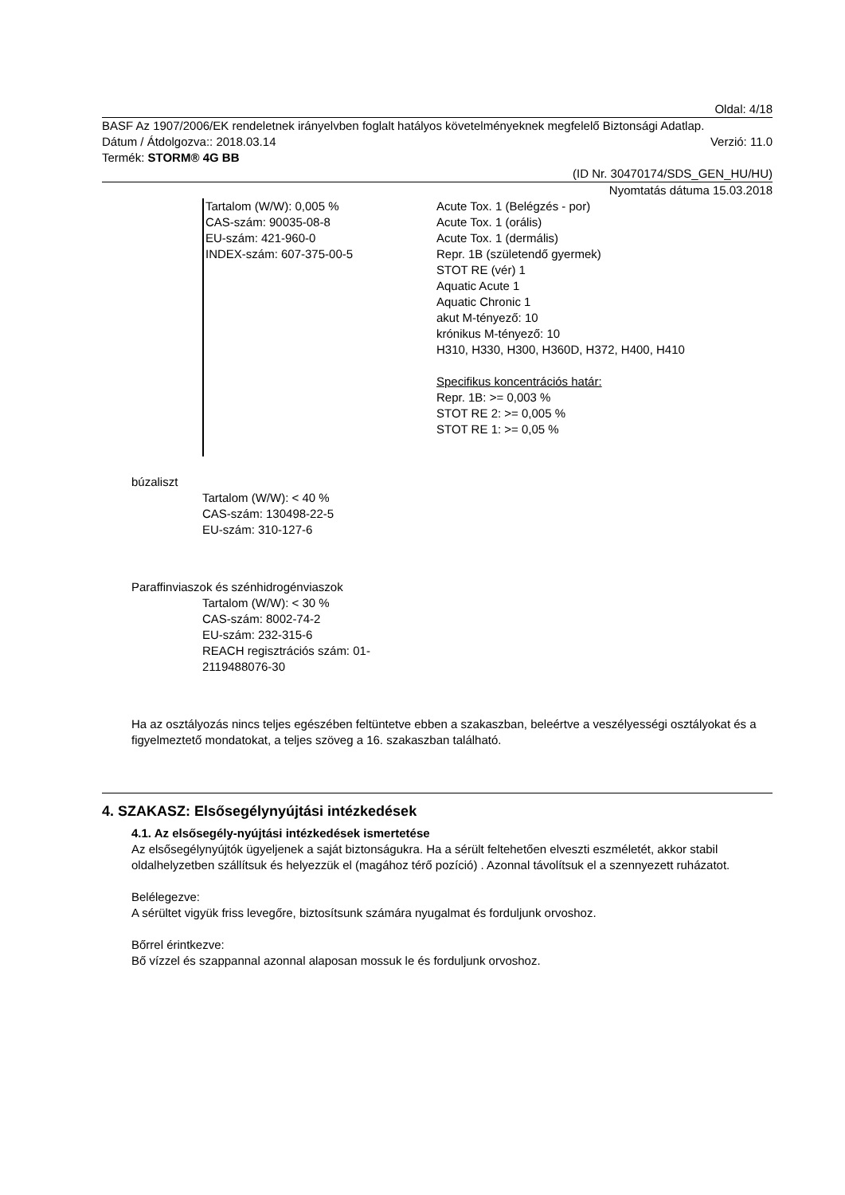Oldal: 4/18
BASF Az 1907/2006/EK rendeletnek irányelvben foglalt hatályos követelményeknek megfelelő Biztonsági Adatlap.
Dátum / Átdolgozva:: 2018.03.14 Verzió: 11.0
Termék: STORM® 4G BB
(ID Nr. 30470174/SDS_GEN_HU/HU)
Nyomtatás dátuma 15.03.2018
Tartalom (W/W): 0,005 %
CAS-szám: 90035-08-8
EU-szám: 421-960-0
INDEX-szám: 607-375-00-5
Acute Tox. 1 (Belégzés - por)
Acute Tox. 1 (orális)
Acute Tox. 1 (dermális)
Repr. 1B (születendő gyermek)
STOT RE (vér) 1
Aquatic Acute 1
Aquatic Chronic 1
akut M-tényező: 10
krónikus M-tényező: 10
H310, H330, H300, H360D, H372, H400, H410
Specifikus koncentrációs határ:
Repr. 1B: >= 0,003 %
STOT RE 2: >= 0,005 %
STOT RE 1: >= 0,05 %
búzaliszt
Tartalom (W/W): < 40 %
CAS-szám: 130498-22-5
EU-szám: 310-127-6
Paraffinviaszok és szénhidrogénviaszok
Tartalom (W/W): < 30 %
CAS-szám: 8002-74-2
EU-szám: 232-315-6
REACH regisztrációs szám: 01-
2119488076-30
Ha az osztályozás nincs teljes egészében feltüntetve ebben a szakaszban, beleértve a veszélyességi osztályokat és a figyelmeztető mondatokat, a teljes szöveg a 16. szakaszban található.
4. SZAKASZ: Elsősegélynyújtási intézkedések
4.1. Az elsősegély-nyújtási intézkedések ismertetése
Az elsősegélynyújtók ügyeljenek a saját biztonságukra. Ha a sérült feltehetően elveszti eszméletét, akkor stabil oldalhelyzetben szállítsuk és helyezzük el (magához térő pozíció) . Azonnal távolítsuk el a szennyezett ruházatot.
Belélegezve:
A sérültet vigyük friss levegőre, biztosítsunk számára nyugalmat és forduljunk orvoshoz.
Bőrrel érintkezve:
Bő vízzel és szappannal azonnal alaposan mossuk le és forduljunk orvoshoz.